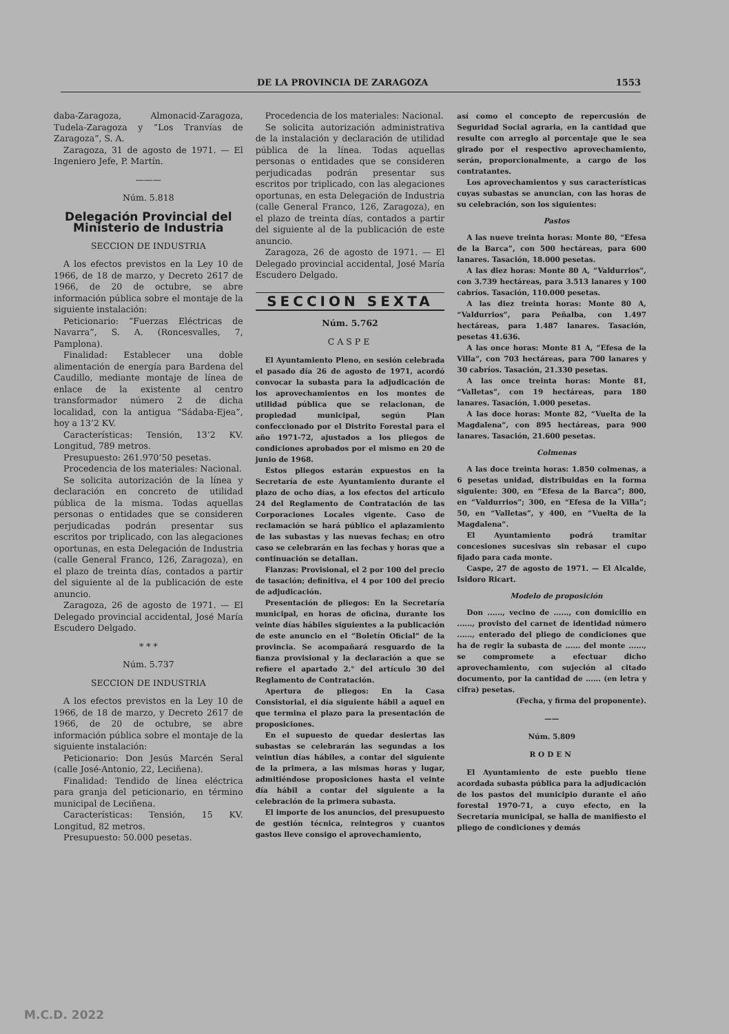DE LA PROVINCIA DE ZARAGOZA 1553
daba-Zaragoza, Almonacid-Zaragoza, Tudela-Zaragoza y “Los Tranvías de Zaragoza”, S. A.
Zaragoza, 31 de agosto de 1971. — El Ingeniero Jefe, P. Martín.
———
Núm. 5.818
Delegación Provincial del Ministerio de Industria
SECCION DE INDUSTRIA
A los efectos previstos en la Ley 10 de 1966, de 18 de marzo, y Decreto 2617 de 1966, de 20 de octubre, se abre información pública sobre el montaje de la siguiente instalación:
Peticionario: “Fuerzas Eléctricas de Navarra”, S. A. (Roncesvalles, 7, Pamplona).
Finalidad: Establecer una doble alimentación de energía para Bardena del Caudillo, mediante montaje de línea de enlace de la existente al centro transformador número 2 de dicha localidad, con la antigua “Sádaba-Ejea”, hoy a 13’2 KV.
Características: Tensión, 13’2 KV. Longitud, 789 metros.
Presupuesto: 261.970’50 pesetas.
Procedencia de los materiales: Nacional.
Se solicita autorización de la línea y declaración en concreto de utilidad pública de la misma. Todas aquellas personas o entidades que se consideren perjudicadas podrán presentar sus escritos por triplicado, con las alegaciones oportunas, en esta Delegación de Industria (calle General Franco, 126, Zaragoza), en el plazo de treinta días, contados a partir del siguiente al de la publicación de este anuncio.
Zaragoza, 26 de agosto de 1971. — El Delegado provincial accidental, José María Escudero Delgado.
* * *
Núm. 5.737
SECCION DE INDUSTRIA
A los efectos previstos en la Ley 10 de 1966, de 18 de marzo, y Decreto 2617 de 1966, de 20 de octubre, se abre información pública sobre el montaje de la siguiente instalación:
Peticionario: Don Jesús Marcén Seral (calle José-Antonio, 22, Leciñena).
Finalidad: Tendido de línea eléctrica para granja del peticionario, en término municipal de Leciñena.
Características: Tensión, 15 KV. Longitud, 82 metros.
Presupuesto: 50.000 pesetas.
Procedencia de los materiales: Nacional.
Se solicita autorización administrativa de la instalación y declaración de utilidad pública de la línea. Todas aquellas personas o entidades que se consideren perjudicadas podrán presentar sus escritos por triplicado, con las alegaciones oportunas, en esta Delegación de Industria (calle General Franco, 126, Zaragoza), en el plazo de treinta días, contados a partir del siguiente al de la publicación de este anuncio.
Zaragoza, 26 de agosto de 1971. — El Delegado provincial accidental, José María Escudero Delgado.
SECCION SEXTA
Núm. 5.762
CASPE
El Ayuntamiento Pleno, en sesión celebrada el pasado día 26 de agosto de 1971, acordó convocar la subasta para la adjudicación de los aprovechamientos en los montes de utilidad pública que se relacionan, de propiedad municipal, según Plan confeccionado por el Distrito Forestal para el año 1971-72, ajustados a los pliegos de condiciones aprobados por el mismo en 20 de junio de 1968.
Estos pliegos estarán expuestos en la Secretaría de este Ayuntamiento durante el plazo de ocho días, a los efectos del artículo 24 del Reglamento de Contratación de las Corporaciones Locales vigente. Caso de reclamación se hará público el aplazamiento de las subastas y las nuevas fechas; en otro caso se celebrarán en las fechas y horas que a continuación se detallan.
Fianzas: Provisional, el 2 por 100 del precio de tasación; definitiva, el 4 por 100 del precio de adjudicación.
Presentación de pliegos: En la Secretaría municipal, en horas de oficina, durante los veinte días hábiles siguientes a la publicación de este anuncio en el “Boletín Oficial” de la provincia. Se acompañará resguardo de la fianza provisional y la declaración a que se refiere el apartado 2.° del artículo 30 del Reglamento de Contratación.
Apertura de pliegos: En la Casa Consistorial, el día siguiente hábil a aquel en que termina el plazo para la presentación de proposiciones.
En el supuesto de quedar desiertas las subastas se celebrarán las segundas a los veintiun días hábiles, a contar del siguiente de la primera, a las mismas horas y lugar, admitiéndose proposiciones hasta el veinte día hábil a contar del siguiente a la celebración de la primera subasta.
El importe de los anuncios, del presupuesto de gestión técnica, reintegros y cuantos gastos lleve consigo el aprovechamiento,
así como el concepto de repercusión de Seguridad Social agraria, en la cantidad que resulte con arreglo al porcentaje que le sea girado por el respectivo aprovechamiento, serán, proporcionalmente, a cargo de los contratantes.
Los aprovechamientos y sus características cuyas subastas se anuncian, con las horas de su celebración, son los siguientes:
Pastos
A las nueve treinta horas: Monte 80, “Efesa de la Barca”, con 500 hectáreas, para 600 lanares. Tasación, 18.000 pesetas.
A las diez horas: Monte 80 A, “Valdurrios”, con 3.739 hectáreas, para 3.513 lanares y 100 cabríos. Tasación, 110.000 pesetas.
A las diez treinta horas: Monte 80 A, “Valdurrios”, para Peñalba, con 1.497 hectáreas, para 1.487 lanares. Tasación, pesetas 41.636.
A las once horas: Monte 81 A, “Efesa de la Villa”, con 703 hectáreas, para 700 lanares y 30 cabríos. Tasación, 21.330 pesetas.
A las once treinta horas: Monte 81, “Valletas”, con 19 hectáreas, para 180 lanares. Tasación, 1.000 pesetas.
A las doce horas: Monte 82, “Vuelta de la Magdalena”, con 895 hectáreas, para 900 lanares. Tasación, 21.600 pesetas.
Colmenas
A las doce treinta horas: 1.850 colmenas, a 6 pesetas unidad, distribuidas en la forma siguiente: 300, en “Efesa de la Barca”; 800, en “Valdurrios”; 300, en “Efesa de la Villa”; 50, en “Valletas”, y 400, en “Vuelta de la Magdalena”.
El Ayuntamiento podrá tramitar concesiones sucesivas sin rebasar el cupo fijado para cada monte.
Caspe, 27 de agosto de 1971. — El Alcalde, Isidoro Ricart.
Modelo de proposición
Don ......, vecino de ......, con domicilio en ......, provisto del carnet de identidad número ......, enterado del pliego de condiciones que ha de regir la subasta de ...... del monte ......, se compromete a efectuar dicho aprovechamiento, con sujeción al citado documento, por la cantidad de ...... (en letra y cifra) pesetas.
(Fecha, y firma del proponente).
——
Núm. 5.809
RODEN
El Ayuntamiento de este pueblo tiene acordada subasta pública para la adjudicación de los pastos del municipio durante el año forestal 1970-71, a cuyo efecto, en la Secretaría municipal, se halla de manifiesto el pliego de condiciones y demás
M.C.D. 2022